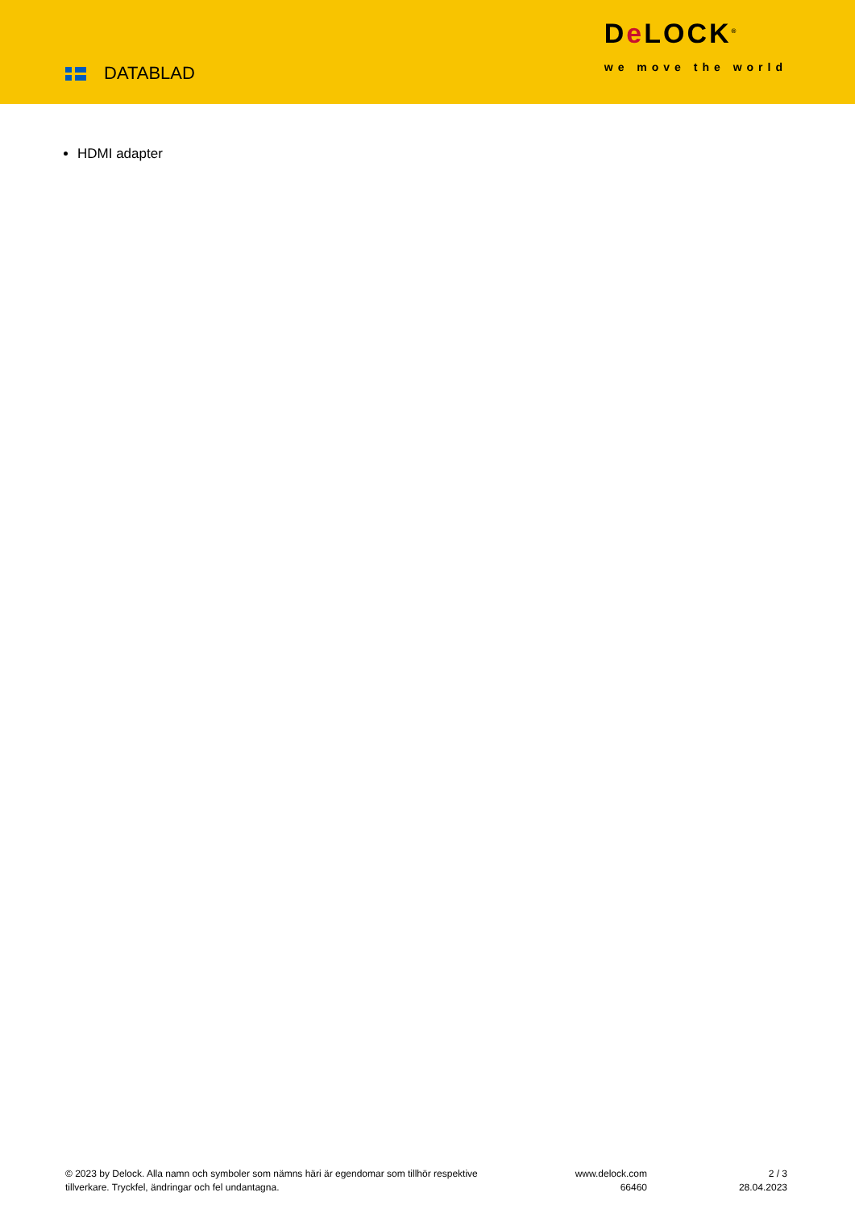DATABLAD
De LOCK<sup>®</sup>
we move the world
HDMI adapter
© 2023 by Delock. Alla namn och symboler som nämns häri är egendomar som tillhör respektive tillverkare. Tryckfel, ändringar och fel undantagna.
www.delock.com
66460
2 / 3
28.04.2023